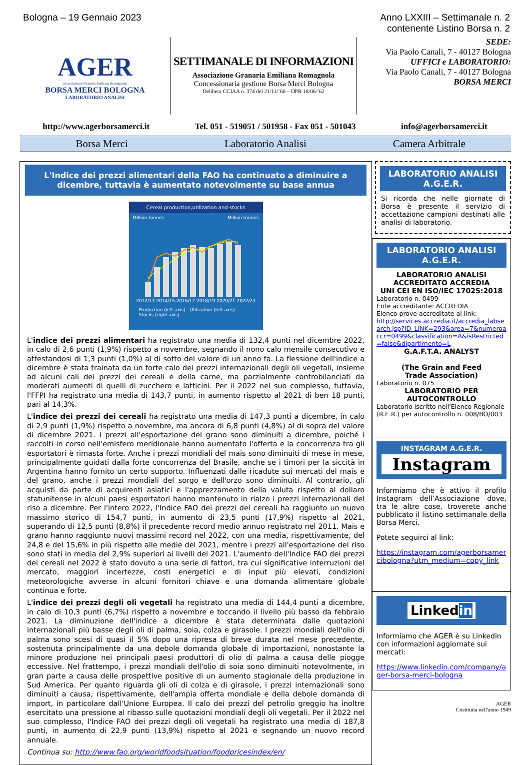Bologna – 19 Gennaio 2023 Anno LXXIII – Settimanale n. 2
contenente Listino Borsa n. 2
AGER
(Associazione Granaria Emiliana Romagnola)
BORSA MERCI BOLOGNA
LABORATORIO ANALISI
SETTIMANALE DI INFORMAZIONI
Associazione Granaria Emiliana Romagnola
Concessionaria gestione Borsa Merci Bologna
Delibera CCIAA n. 374 del 21/11/’60 – DPR 18/06/’62
SEDE:
Via Paolo Canali, 7 - 40127 Bologna
UFFICI e LABORATORIO:
Via Paolo Canali, 7 - 40127 Bologna
BORSA MERCI
http://www.agerborsamerci.it Tel. 051 - 519051 / 501958 - Fax 051 - 501043 info@agerborsamerci.it
Borsa Merci Laboratorio Analisi Camera Arbitrale
L'Indice dei prezzi alimentari della FAO ha continuato a diminuire a dicembre, tuttavia è aumentato notevolmente su base annua
Cereal production,utilization and stocks
Million tonnes Million tonnes
2012/13 2014/15 2016/17 2018/19 2020/21 2022/23
Production (left axis) Utilization (left axis)
Stocks (right axis)
L'indice dei prezzi alimentari ha registrato una media di 132,4 punti nel dicembre 2022, in calo di 2,6 punti (1,9%) rispetto a novembre, segnando il nono calo mensile consecutivo e attestandosi di 1,3 punti (1,0%) al di sotto del valore di un anno fa. La flessione dell'indice a dicembre è stata trainata da un forte calo dei prezzi internazionali degli oli vegetali, insieme ad alcuni cali dei prezzi dei cereali e della carne, ma parzialmente controbilanciati da moderati aumenti di quelli di zucchero e latticini. Per il 2022 nel suo complesso, tuttavia, l'FFPI ha registrato una media di 143,7 punti, in aumento rispetto al 2021 di ben 18 punti, pari al 14,3%.
L'indice dei prezzi dei cereali ha registrato una media di 147,3 punti a dicembre, in calo di 2,9 punti (1,9%) rispetto a novembre, ma ancora di 6,8 punti (4,8%) al di sopra del valore di dicembre 2021. I prezzi all'esportazione del grano sono diminuiti a dicembre, poiché i raccolti in corso nell'emisfero meridionale hanno aumentato l'offerta e la concorrenza tra gli esportatori è rimasta forte. Anche i prezzi mondiali del mais sono diminuiti di mese in mese, principalmente guidati dalla forte concorrenza del Brasile, anche se i timori per la siccità in Argentina hanno fornito un certo supporto. Influenzati dalle ricadute sui mercati del mais e del grano, anche i prezzi mondiali del sorgo e dell'orzo sono diminuiti. Al contrario, gli acquisti da parte di acquirenti asiatici e l'apprezzamento della valuta rispetto al dollaro statunitense in alcuni paesi esportatori hanno mantenuto in rialzo i prezzi internazionali del riso a dicembre. Per l'intero 2022, l'Indice FAO dei prezzi dei cereali ha raggiunto un nuovo massimo storico di 154,7 punti, in aumento di 23,5 punti (17,9%) rispetto al 2021, superando di 12,5 punti (8,8%) il precedente record medio annuo registrato nel 2011. Mais e grano hanno raggiunto nuovi massimi record nel 2022, con una media, rispettivamente, del 24,8 e del 15,6% in più rispetto alle medie del 2021, mentre i prezzi all'esportazione del riso sono stati in media del 2,9% superiori ai livelli del 2021. L'aumento dell'Indice FAO dei prezzi dei cereali nel 2022 è stato dovuto a una serie di fattori, tra cui significative interruzioni del mercato, maggiori incertezze, costi energetici e di input più elevati, condizioni meteorologiche avverse in alcuni fornitori chiave e una domanda alimentare globale continua e forte.
L'indice dei prezzi degli oli vegetali ha registrato una media di 144,4 punti a dicembre, in calo di 10,3 punti (6,7%) rispetto a novembre e toccando il livello più basso da febbraio 2021. La diminuzione dell'indice a dicembre è stata determinata dalle quotazioni internazionali più basse degli oli di palma, soia, colza e girasole. I prezzi mondiali dell'olio di palma sono scesi di quasi il 5% dopo una ripresa di breve durata nel mese precedente, sostenuta principalmente da una debole domanda globale di importazioni, nonostante la minore produzione nei principali paesi produttori di olio di palma a causa delle piogge eccessive. Nel frattempo, i prezzi mondiali dell'olio di soia sono diminuiti notevolmente, in gran parte a causa delle prospettive positive di un aumento stagionale della produzione in Sud America. Per quanto riguarda gli oli di colza e di girasole, i prezzi internazionali sono diminuiti a causa, rispettivamente, dell'ampia offerta mondiale e della debole domanda di import, in particolare dall'Unione Europea. Il calo dei prezzi del petrolio greggio ha inoltre esercitato una pressione al ribasso sulle quotazioni mondiali degli oli vegetali. Per il 2022 nel suo complesso, l'Indice FAO dei prezzi degli oli vegetali ha registrato una media di 187,8 punti, in aumento di 22,9 punti (13,9%) rispetto al 2021 e segnando un nuovo record annuale.
Continua su: http://www.fao.org/worldfoodsituation/foodpricesindex/en/
LABORATORIO ANALISI
A.G.E.R.
Si ricorda che nelle giornate di Borsa è presente il servizio di accettazione campioni destinati alle analisi di laboratorio.
LABORATORIO ANALISI
A.G.E.R.
LABORATORIO ANALISI
ACCREDITATO ACCREDIA
UNI CEI EN ISO/IEC 17025:2018
Laboratorio n. 0499
Ente accreditante: ACCREDIA
Elenco prove accreditate al link:
http://services.accredia.it/accredia_labsearch.jsp?ID_LINK=293&area=7&numeroaccr=0499&classification=A&isRestricted=false&dipartimento=L
G.A.F.T.A. ANALYST
(The Grain and Feed
Trade Association)
Laboratorio n. 075
LABORATORIO PER
AUTOCONTROLLO
Laboratorio iscritto nell'Elenco Regionale (R.E.R.) per autocontrollo n. 008/BO/003
INSTAGRAM A.G.E.R.
Instagram
Informiamo che è attivo il profilo Instagram dell’Associazione dove, tra le altre cose, troverete anche pubblicato il listino settimanale della Borsa Merci.
Potete seguirci al link:
https://instagram.com/agerborsamercibologna?utm_medium=copy_link
Linkedin
Informiamo che AGER è su Linkedin con informazioni aggiornate sui mercati:
https://www.linkedin.com/company/ager-borsa-merci-bologna
AGER
Costituita nell'anno 1949